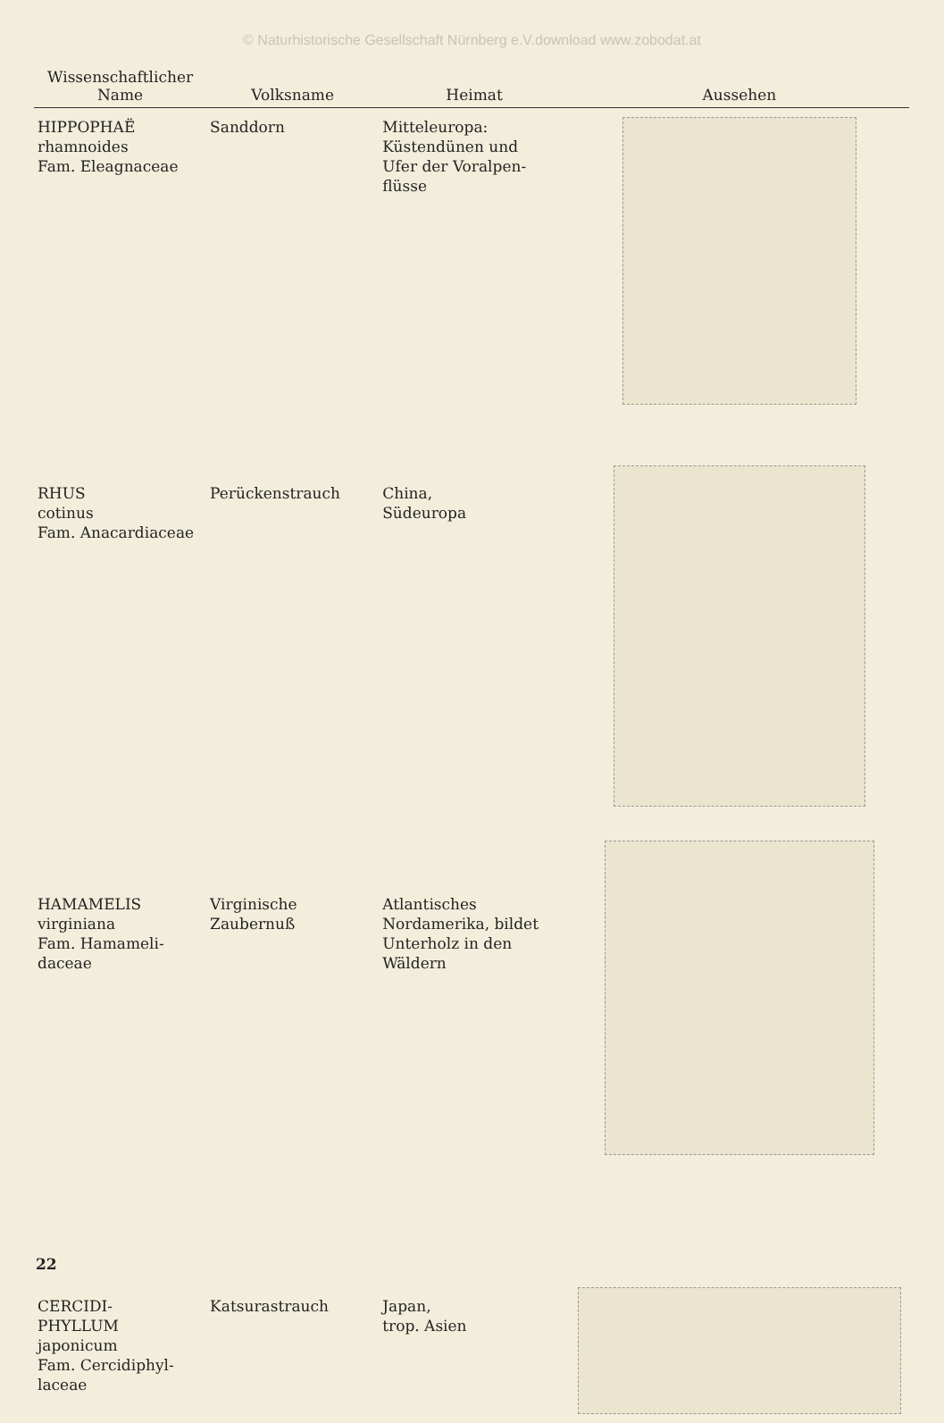© Naturhistorische Gesellschaft Nürnberg e.V.download www.zobodat.at
| Wissenschaftlicher Name | Volksname | Heimat | Aussehen |
| --- | --- | --- | --- |
| HIPPOPHAË rhamnoides Fam. Eleagnaceae | Sanddorn | Mitteleuropa: Küstendünen und Ufer der Voralpen- flüsse | |
| RHUS cotinus Fam. Anacardiaceae | Perückenstrauch | China, Südeuropa | |
| HAMAMELIS virginiana Fam. Hamameli- daceae | Virginische Zaubernuß | Atlantisches Nordamerika, bildet Unterholz in den Wäldern | |
| CERCIDI- PHYLLUM japonicum Fam. Cercidiphyl- laceae | Katsurastrauch | Japan, trop. Asien | |
22